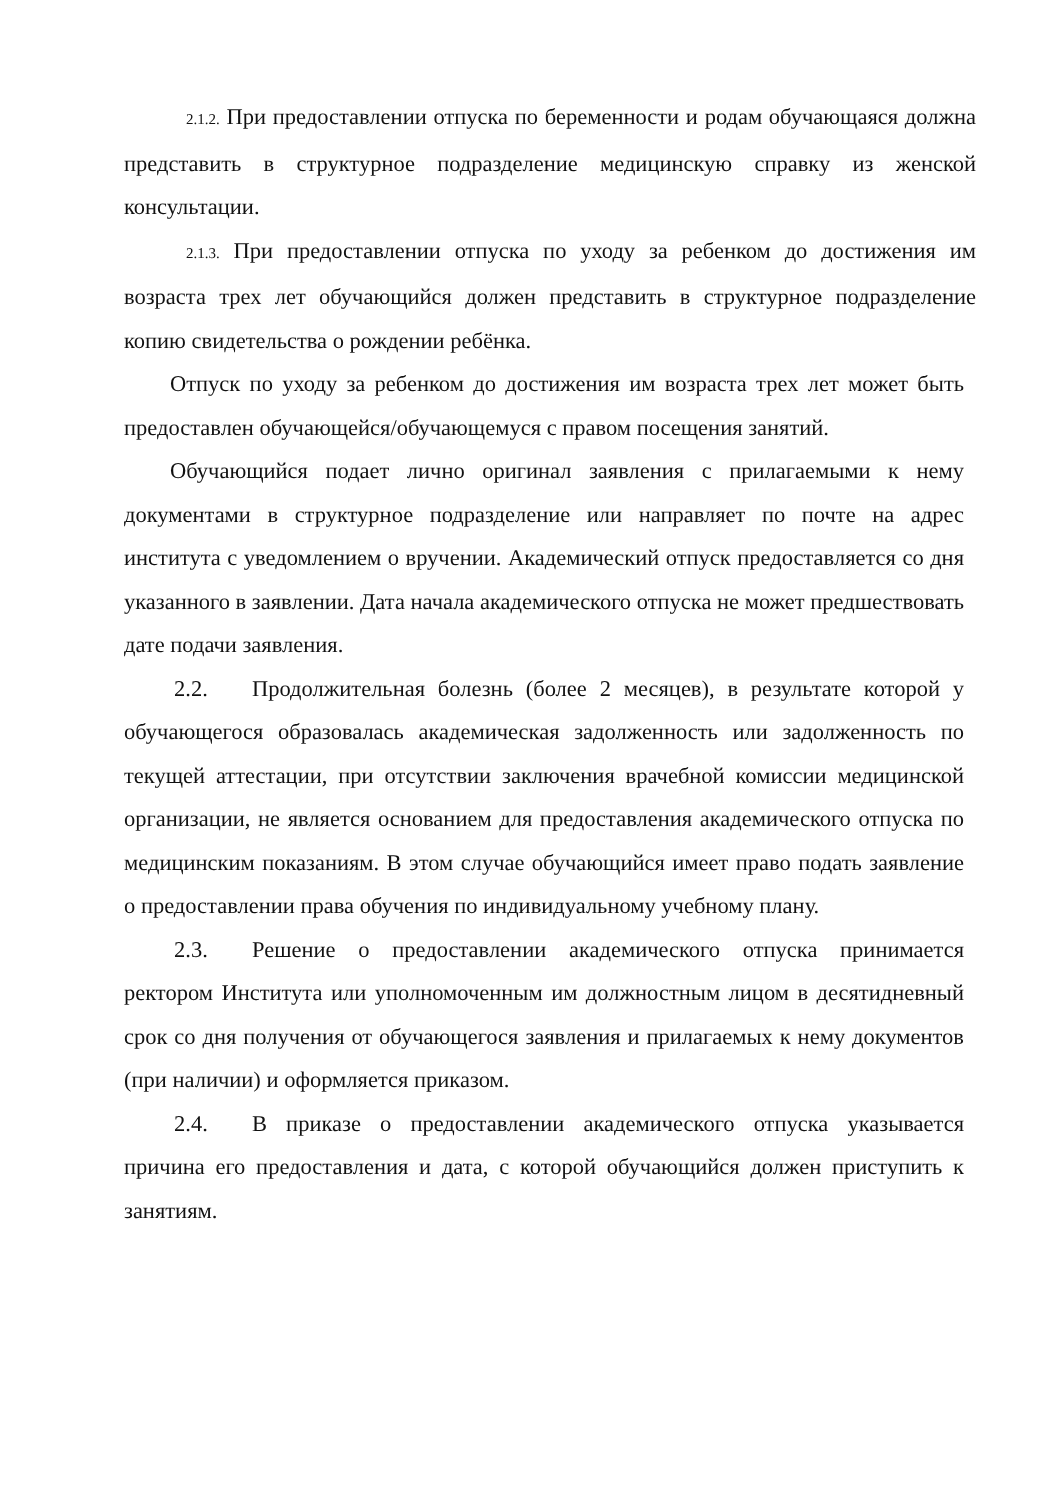2.1.2. При предоставлении отпуска по беременности и родам обучающаяся должна представить в структурное подразделение медицинскую справку из женской консультации.
2.1.3. При предоставлении отпуска по уходу за ребенком до достижения им возраста трех лет обучающийся должен представить в структурное подразделение копию свидетельства о рождении ребёнка.
Отпуск по уходу за ребенком до достижения им возраста трех лет может быть предоставлен обучающейся/обучающемуся с правом посещения занятий.
Обучающийся подает лично оригинал заявления с прилагаемыми к нему документами в структурное подразделение или направляет по почте на адрес института с уведомлением о вручении. Академический отпуск предоставляется со дня указанного в заявлении. Дата начала академического отпуска не может предшествовать дате подачи заявления.
2.2. Продолжительная болезнь (более 2 месяцев), в результате которой у обучающегося образовалась академическая задолженность или задолженность по текущей аттестации, при отсутствии заключения врачебной комиссии медицинской организации, не является основанием для предоставления академического отпуска по медицинским показаниям. В этом случае обучающийся имеет право подать заявление о предоставлении права обучения по индивидуальному учебному плану.
2.3. Решение о предоставлении академического отпуска принимается ректором Института или уполномоченным им должностным лицом в десятидневный срок со дня получения от обучающегося заявления и прилагаемых к нему документов (при наличии) и оформляется приказом.
2.4. В приказе о предоставлении академического отпуска указывается причина его предоставления и дата, с которой обучающийся должен приступить к занятиям.